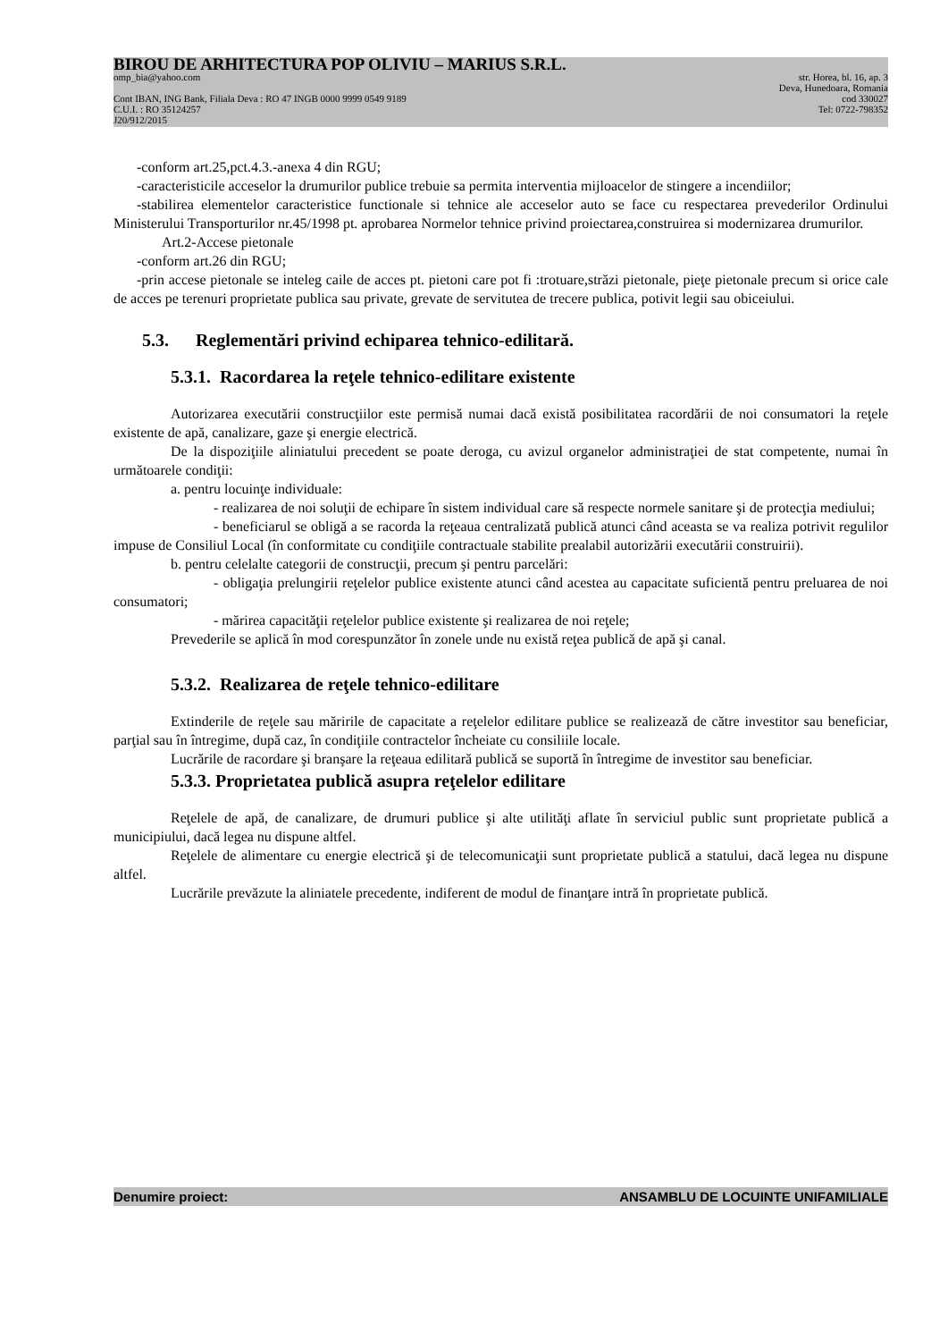BIROU DE ARHITECTURA POP OLIVIU – MARIUS S.R.L.
omp_bia@yahoo.com str. Horea, bl. 16, ap. 3
Deva, Hunedoara, Romania
Cont IBAN, ING Bank, Filiala Deva : RO 47 INGB 0000 9999 0549 9189 cod 330027
C.U.I. : RO 35124257 Tel: 0722-798352
J20/912/2015
-conform art.25,pct.4.3.-anexa 4 din RGU;
-caracteristicile acceselor la drumurilor publice trebuie sa permita interventia mijloacelor de stingere a incendiilor;
-stabilirea elementelor caracteristice functionale si tehnice ale acceselor auto se face cu respectarea prevederilor Ordinului Ministerului Transporturilor nr.45/1998 pt. aprobarea Normelor tehnice privind proiectarea,construirea si modernizarea drumurilor.
Art.2-Accese pietonale
-conform art.26 din RGU;
-prin accese pietonale se inteleg caile de acces pt. pietoni care pot fi :trotuare,străzi pietonale, pieţe pietonale precum si orice cale de acces pe terenuri proprietate publica sau private, grevate de servitutea de trecere publica, potivit legii sau obiceiului.
5.3. Reglementări privind echiparea tehnico-edilitară.
5.3.1. Racordarea la reţele tehnico-edilitare existente
Autorizarea executării construcţiilor este permisă numai dacă există posibilitatea racordării de noi consumatori la reţele existente de apă, canalizare, gaze şi energie electrică.
De la dispoziţiile aliniatului precedent se poate deroga, cu avizul organelor administraţiei de stat competente, numai în următoarele condiţii:
a. pentru locuinţe individuale:
- realizarea de noi soluţii de echipare în sistem individual care să respecte normele sanitare şi de protecţia mediului;
- beneficiarul se obligă a se racorda la reţeaua centralizată publică atunci când aceasta se va realiza potrivit regulilor impuse de Consiliul Local (în conformitate cu condiţiile contractuale stabilite prealabil autorizării executării construirii).
b. pentru celelalte categorii de construcţii, precum şi pentru parcelări:
- obligaţia prelungirii reţelelor publice existente atunci când acestea au capacitate suficientă pentru preluarea de noi consumatori;
- mărirea capacităţii reţelelor publice existente şi realizarea de noi reţele;
Prevederile se aplică în mod corespunzător în zonele unde nu există reţea publică de apă şi canal.
5.3.2. Realizarea de reţele tehnico-edilitare
Extinderile de reţele sau măririle de capacitate a reţelelor edilitare publice se realizează de către investitor sau beneficiar, parţial sau în întregime, după caz, în condiţiile contractelor încheiate cu consiliile locale.
Lucrările de racordare şi branşare la reţeaua edilitară publică se suportă în întregime de investitor sau beneficiar.
5.3.3. Proprietatea publică asupra reţelelor edilitare
Reţelele de apă, de canalizare, de drumuri publice şi alte utilităţi aflate în serviciul public sunt proprietate publică a municipiului, dacă legea nu dispune altfel.
Reţelele de alimentare cu energie electrică şi de telecomunicaţii sunt proprietate publică a statului, dacă legea nu dispune altfel.
Lucrările prevăzute la aliniatele precedente, indiferent de modul de finanţare intră în proprietate publică.
Denumire proiect: ANSAMBLU DE LOCUINTE UNIFAMILIALE